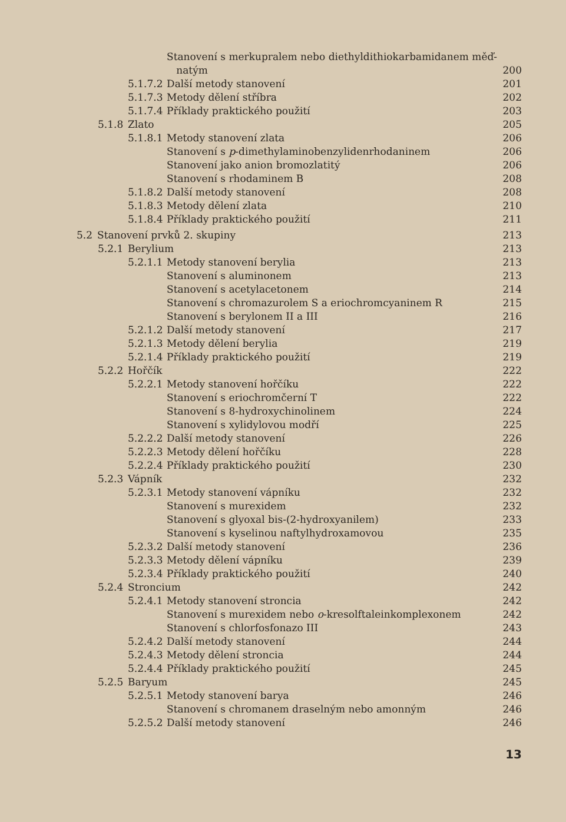Stanovení s merkupralem nebo diethyldithiokarbamidanem měď-
natým 200
5.1.7.2 Další metody stanovení 201
5.1.7.3 Metody dělení stříbra 202
5.1.7.4 Příklady praktického použití 203
5.1.8 Zlato 205
5.1.8.1 Metody stanovení zlata 206
Stanovení s p-dimethylaminobenzylidenrhodaninem 206
Stanovení jako anion bromozlatitý 206
Stanovení s rhodaminem B 208
5.1.8.2 Další metody stanovení 208
5.1.8.3 Metody dělení zlata 210
5.1.8.4 Příklady praktického použití 211
5.2 Stanovení prvků 2. skupiny 213
5.2.1 Berylium 213
5.2.1.1 Metody stanovení berylia 213
Stanovení s aluminonem 213
Stanovení s acetylacetonem 214
Stanovení s chromazurolem S a eriochromcyaninem R 215
Stanovení s berylonem II a III 216
5.2.1.2 Další metody stanovení 217
5.2.1.3 Metody dělení berylia 219
5.2.1.4 Příklady praktického použití 219
5.2.2 Hořčík 222
5.2.2.1 Metody stanovení hořčíku 222
Stanovení s eriochromčerní T 222
Stanovení s 8-hydroxychinolinem 224
Stanovení s xylidylovou modří 225
5.2.2.2 Další metody stanovení 226
5.2.2.3 Metody dělení hořčíku 228
5.2.2.4 Příklady praktického použití 230
5.2.3 Vápník 232
5.2.3.1 Metody stanovení vápníku 232
Stanovení s murexidem 232
Stanovení s glyoxal bis-(2-hydroxyanilem) 233
Stanovení s kyselinou naftylhydroxamovou 235
5.2.3.2 Další metody stanovení 236
5.2.3.3 Metody dělení vápníku 239
5.2.3.4 Příklady praktického použití 240
5.2.4 Stroncium 242
5.2.4.1 Metody stanovení stroncia 242
Stanovení s murexidem nebo o-kresolftaleinkomplexonem 242
Stanovení s chlorfosfonazo III 243
5.2.4.2 Další metody stanovení 244
5.2.4.3 Metody dělení stroncia 244
5.2.4.4 Příklady praktického použití 245
5.2.5 Baryum 245
5.2.5.1 Metody stanovení barya 246
Stanovení s chromanem draselným nebo amonným 246
5.2.5.2 Další metody stanovení 246
13